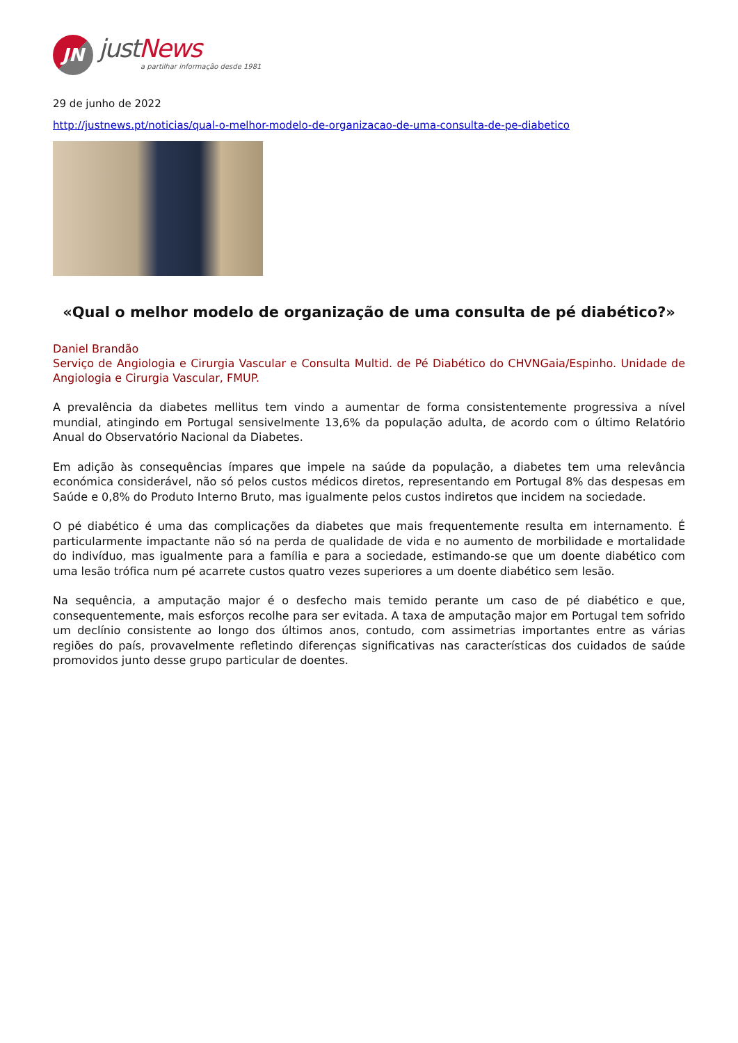JN
justNews
a partilhar informação desde 1981
29 de junho de 2022
http://justnews.pt/noticias/qual-o-melhor-modelo-de-organizacao-de-uma-consulta-de-pe-diabetico
«Qual o melhor modelo de organização de uma consulta de pé diabético?»
Daniel Brandão
Serviço de Angiologia e Cirurgia Vascular e Consulta Multid. de Pé Diabético do CHVNGaia/Espinho. Unidade de Angiologia e Cirurgia Vascular, FMUP.
A prevalência da diabetes mellitus tem vindo a aumentar de forma consistentemente progressiva a nível mundial, atingindo em Portugal sensivelmente 13,6% da população adulta, de acordo com o último Relatório Anual do Observatório Nacional da Diabetes.
Em adição às consequências ímpares que impele na saúde da população, a diabetes tem uma relevância económica considerável, não só pelos custos médicos diretos, representando em Portugal 8% das despesas em Saúde e 0,8% do Produto Interno Bruto, mas igualmente pelos custos indiretos que incidem na sociedade.
O pé diabético é uma das complicações da diabetes que mais frequentemente resulta em internamento. É particularmente impactante não só na perda de qualidade de vida e no aumento de morbilidade e mortalidade do indivíduo, mas igualmente para a família e para a sociedade, estimando-se que um doente diabético com uma lesão trófica num pé acarrete custos quatro vezes superiores a um doente diabético sem lesão.
Na sequência, a amputação major é o desfecho mais temido perante um caso de pé diabético e que, consequentemente, mais esforços recolhe para ser evitada. A taxa de amputação major em Portugal tem sofrido um declínio consistente ao longo dos últimos anos, contudo, com assimetrias importantes entre as várias regiões do país, provavelmente refletindo diferenças significativas nas características dos cuidados de saúde promovidos junto desse grupo particular de doentes.